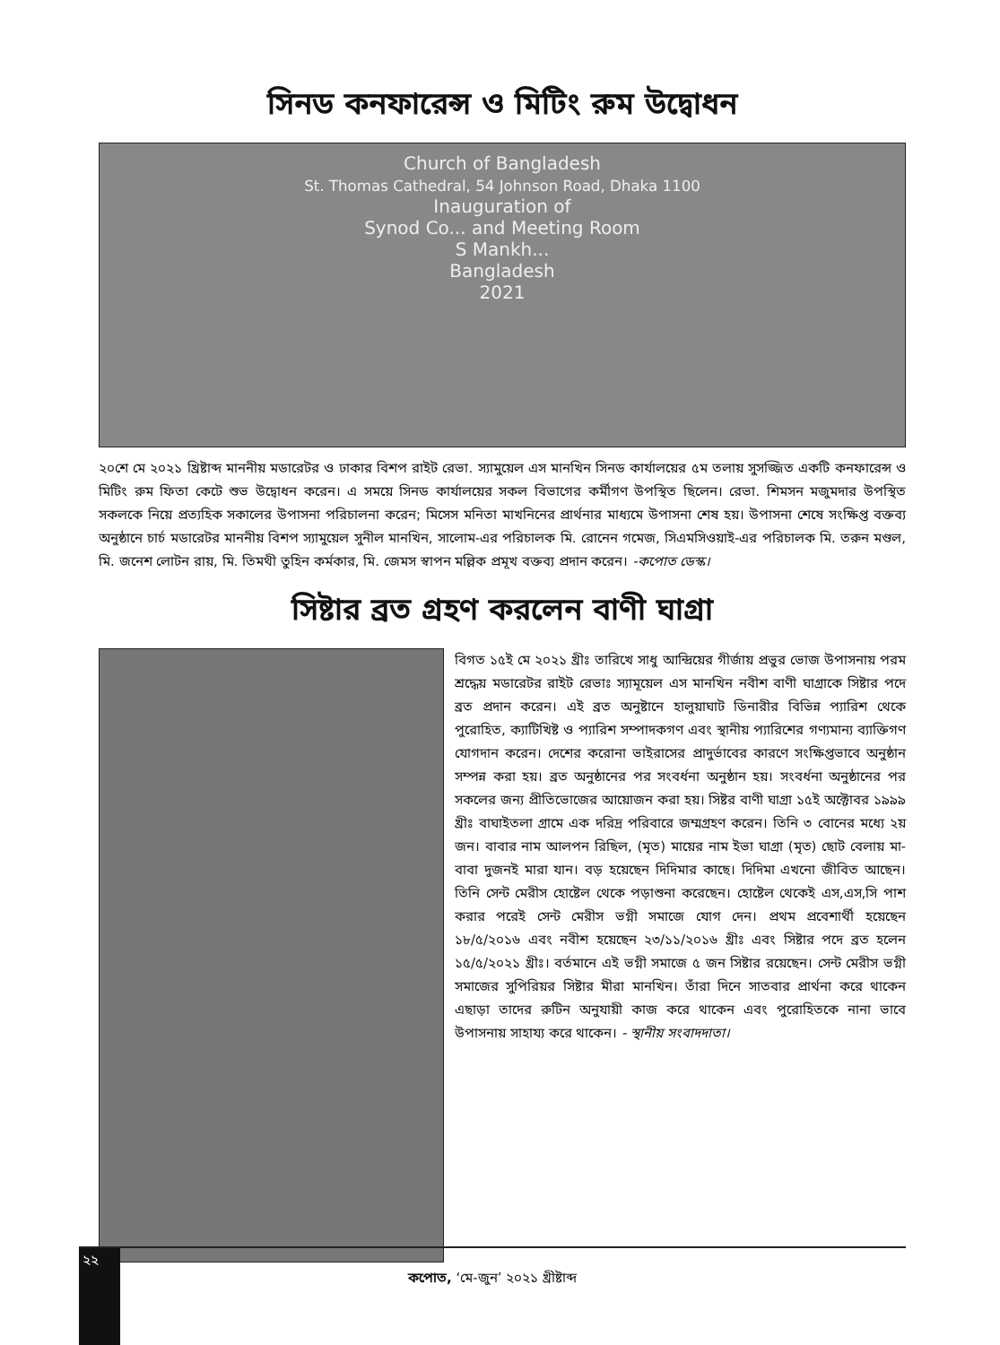সিনড কনফারেন্স ও মিটিং রুম উদ্বোধন
Church of Bangladesh
St. Thomas Cathedral, 54 Johnson Road, Dhaka 1100
Inauguration of
Synod Co... and Meeting Room
S Mankh...
Bangladesh
2021
২০শে মে ২০২১ খ্রিষ্টাব্দ মাননীয় মডারেটর ও ঢাকার বিশপ রাইট রেভা. স্যামুয়েল এস মানখিন সিনড কার্যালয়ের ৫ম তলায় সুসজ্জিত একটি কনফারেন্স ও মিটিং রুম ফিতা কেটে শুভ উদ্বোধন করেন। এ সময়ে সিনড কার্যালয়ের সকল বিভাগের কর্মীগণ উপস্থিত ছিলেন। রেভা. শিমসন মজুমদার উপস্থিত সকলকে নিয়ে প্রত্যহিক সকালের উপাসনা পরিচালনা করেন; মিসেস মনিতা মাখনিনের প্রার্থনার মাধ্যমে উপাসনা শেষ হয়। উপাসনা শেষে সংক্ষিপ্ত বক্তব্য অনুষ্ঠানে চার্চ মডারেটর মাননীয় বিশপ স্যামুয়েল সুনীল মানখিন, সালোম-এর পরিচালক মি. রোনেন গমেজ, সিএমসিওয়াই-এর পরিচালক মি. তরুন মণ্ডল, মি. জনেশ লোটন রায়, মি. তিমথী তুহিন কর্মকার, মি. জেমস স্বাপন মল্লিক প্রমূখ বক্তব্য প্রদান করেন। -কপোত ডেস্ক।
সিষ্টার ব্রত গ্রহণ করলেন বাণী ঘাগ্রা
বিগত ১৫ই মে ২০২১ খ্রীঃ তারিখে সাধু আন্দ্রিয়ের গীর্জায় প্রভুর ভোজ উপাসনায় পরম শ্রদ্ধেয় মডারেটর রাইট রেভাঃ স্যামূয়েল এস মানখিন নবীশ বাণী ঘাগ্রাকে সিষ্টার পদে ব্রত প্রদান করেন। এই ব্রত অনুষ্টানে হালুয়াঘাট ডিনারীর বিভিন্ন প্যারিশ থেকে পুরোহিত, ক্যাটিখিষ্ট ও প্যারিশ সম্পাদকগণ এবং স্থানীয় প্যারিশের গণ্যমান্য ব্যাক্তিগণ যোগদান করেন। দেশের করোনা ভাইরাসের প্রাদুর্ভাবের কারণে সংক্ষিপ্তভাবে অনুষ্ঠান সম্পন্ন করা হয়। ব্রত অনুষ্ঠানের পর সংবর্ধনা অনুষ্ঠান হয়। সংবর্ধনা অনুষ্ঠানের পর সকলের জন্য প্রীতিভোজের আয়োজন করা হয়। সিষ্টর বাণী ঘাগ্রা ১৫ই অক্টোবর ১৯৯৯ খ্রীঃ বাঘাইতলা গ্রামে এক দরিদ্র পরিবারে জম্মগ্রহণ করেন। তিনি ৩ বোনের মধ্যে ২য় জন। বাবার নাম আলপন রিছিল, (মৃত) মায়ের নাম ইভা ঘাগ্রা (মৃত) ছোট বেলায় মা-বাবা দুজনই মারা যান। বড় হয়েছেন দিদিমার কাছে। দিদিমা এখনো জীবিত আছেন। তিনি সেন্ট মেরীস হোষ্টেল থেকে পড়াশুনা করেছেন। হোষ্টেল থেকেই এস,এস,সি পাশ করার পরেই সেন্ট মেরীস ভগ্নী সমাজে যোগ দেন। প্রথম প্রবেশার্থী হয়েছেন ১৮/৫/২০১৬ এবং নবীশ হয়েছেন ২৩/১১/২০১৬ খ্রীঃ এবং সিষ্টার পদে ব্রত হলেন ১৫/৫/২০২১ খ্রীঃ। বর্তমানে এই ভগ্নী সমাজে ৫ জন সিষ্টার রয়েছেন। সেন্ট মেরীস ভগ্নী সমাজের সুপিরিয়র সিষ্টার মীরা মানখিন। তাঁরা দিনে সাতবার প্রার্থনা করে থাকেন এছাড়া তাদের রুটিন অনুযায়ী কাজ করে থাকেন এবং পুরোহিতকে নানা ভাবে উপাসনায় সাহায্য করে থাকেন। - স্থানীয় সংবাদদাতা।
২২
কপোত, ‘মে-জুন’ ২০২১ খ্রীষ্টাব্দ